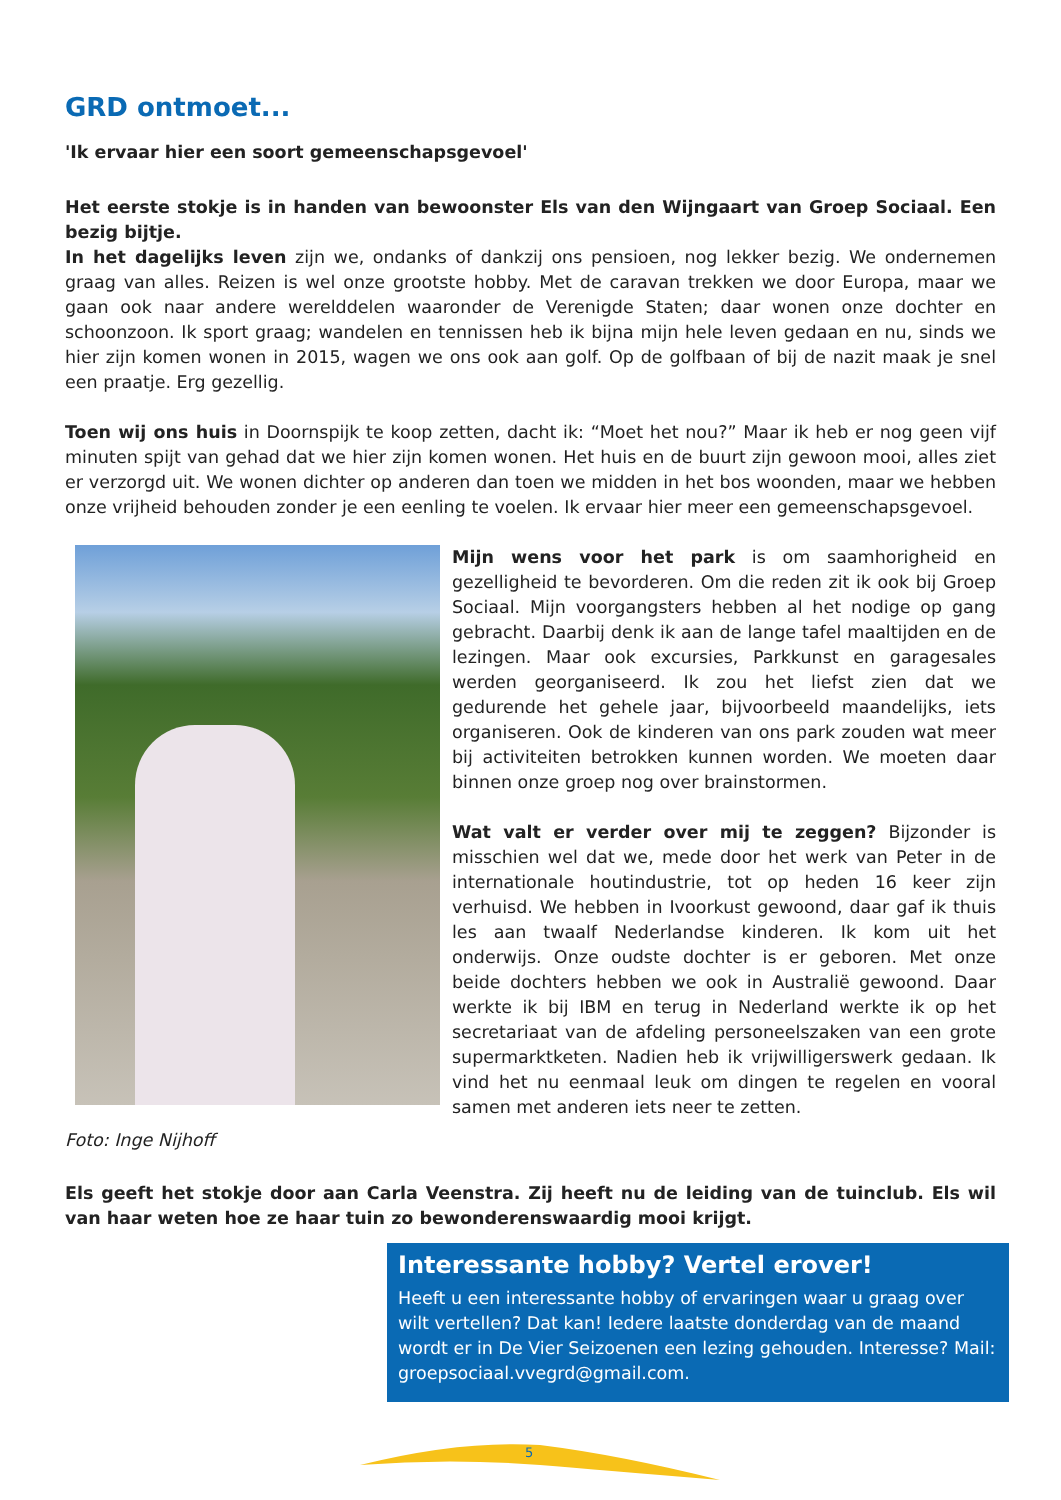GRD ontmoet...
'Ik ervaar hier een soort gemeenschapsgevoel'
Het eerste stokje is in handen van bewoonster Els van den Wijngaart van Groep Sociaal. Een bezig bijtje.
In het dagelijks leven zijn we, ondanks of dankzij ons pensioen, nog lekker bezig. We ondernemen graag van alles. Reizen is wel onze grootste hobby. Met de caravan trekken we door Europa, maar we gaan ook naar andere werelddelen waaronder de Verenigde Staten; daar wonen onze dochter en schoonzoon. Ik sport graag; wandelen en tennissen heb ik bijna mijn hele leven gedaan en nu, sinds we hier zijn komen wonen in 2015, wagen we ons ook aan golf. Op de golfbaan of bij de nazit maak je snel een praatje. Erg gezellig.
Toen wij ons huis in Doornspijk te koop zetten, dacht ik: “Moet het nou?” Maar ik heb er nog geen vijf minuten spijt van gehad dat we hier zijn komen wonen. Het huis en de buurt zijn gewoon mooi, alles ziet er verzorgd uit. We wonen dichter op anderen dan toen we midden in het bos woonden, maar we hebben onze vrijheid behouden zonder je een eenling te voelen. Ik ervaar hier meer een gemeenschapsgevoel.
Mijn wens voor het park is om saamhorigheid en gezelligheid te bevorderen. Om die reden zit ik ook bij Groep Sociaal. Mijn voorgangsters hebben al het nodige op gang gebracht. Daarbij denk ik aan de lange tafel maaltijden en de lezingen. Maar ook excursies, Parkkunst en garagesales werden georganiseerd. Ik zou het liefst zien dat we gedurende het gehele jaar, bijvoorbeeld maandelijks, iets organiseren. Ook de kinderen van ons park zouden wat meer bij activiteiten betrokken kunnen worden. We moeten daar binnen onze groep nog over brainstormen.
Wat valt er verder over mij te zeggen? Bijzonder is misschien wel dat we, mede door het werk van Peter in de internationale houtindustrie, tot op heden 16 keer zijn verhuisd. We hebben in Ivoorkust gewoond, daar gaf ik thuis les aan twaalf Nederlandse kinderen. Ik kom uit het onderwijs. Onze oudste dochter is er geboren. Met onze beide dochters hebben we ook in Australië gewoond. Daar werkte ik bij IBM en terug in Nederland werkte ik op het secretariaat van de afdeling personeelszaken van een grote supermarktketen. Nadien heb ik vrijwilligerswerk gedaan. Ik vind het nu eenmaal leuk om dingen te regelen en vooral samen met anderen iets neer te zetten.
Foto: Inge Nijhoff
Els geeft het stokje door aan Carla Veenstra. Zij heeft nu de leiding van de tuinclub. Els wil van haar weten hoe ze haar tuin zo bewonderenswaardig mooi krijgt.
Interessante hobby? Vertel erover!
Heeft u een interessante hobby of ervaringen waar u graag over wilt vertellen? Dat kan! Iedere laatste donderdag van de maand wordt er in De Vier Seizoenen een lezing gehouden. Interesse? Mail: groepsociaal.vvegrd@gmail.com.
5